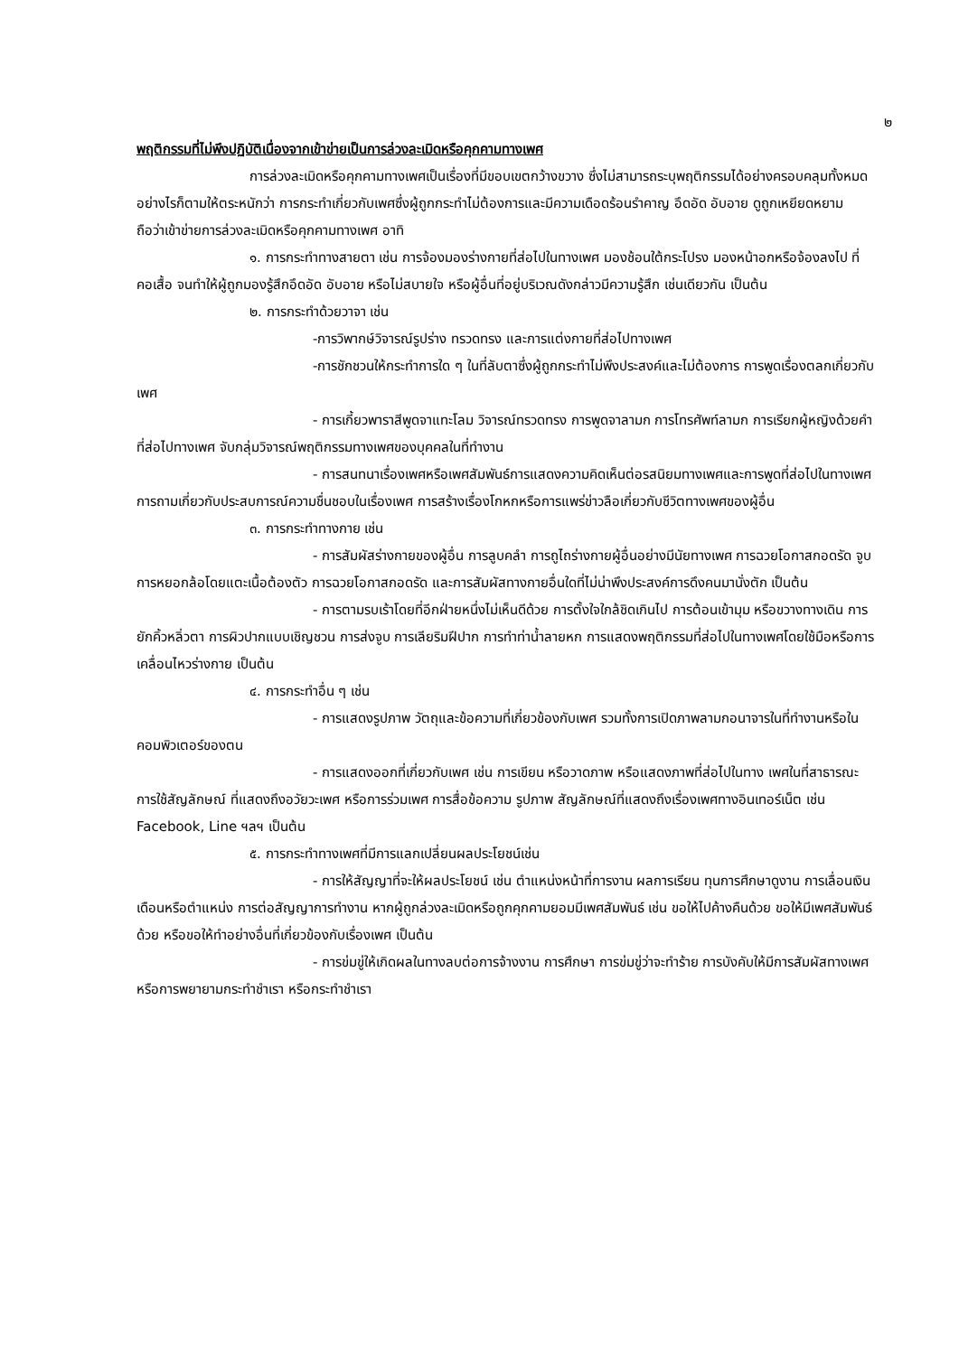๒
พฤติกรรมที่ไม่พึงปฏิบัติเนื่องจากเข้าข่ายเป็นการล่วงละเมิดหรือคุกคามทางเพศ
การล่วงละเมิดหรือคุกคามทางเพศเป็นเรื่องที่มีขอบเขตกว้างขวาง ซึ่งไม่สามารถระบุพฤติกรรมได้อย่างครอบคลุมทั้งหมด อย่างไรก็ตามให้ตระหนักว่า การกระทำเกี่ยวกับเพศซึ่งผู้ถูกกระทำไม่ต้องการและมีความเดือดร้อนรำคาญ อึดอัด อับอาย ดูถูกเหยียดหยาม ถือว่าเข้าข่ายการล่วงละเมิดหรือคุกคามทางเพศ อาทิ
๑. การกระทำทางสายตา เช่น การจ้องมองร่างกายที่ส่อไปในทางเพศ มองช้อนใต้กระโปรง มองหน้าอกหรือจ้องลงไป ที่คอเสื้อ จนทำให้ผู้ถูกมองรู้สึกอึดอัด อับอาย หรือไม่สบายใจ หรือผู้อื่นที่อยู่บริเวณดังกล่าวมีความรู้สึก เช่นเดียวกัน เป็นต้น
๒. การกระทำด้วยวาจา เช่น
-การวิพากษ์วิจารณ์รูปร่าง ทรวดทรง และการแต่งกายที่ส่อไปทางเพศ
-การชักชวนให้กระทำการใด ๆ ในที่ลับตาซึ่งผู้ถูกกระทำไม่พึงประสงค์และไม่ต้องการ การพูดเรื่องตลกเกี่ยวกับเพศ
- การเกี้ยวพาราสีพูดจาแทะโลม วิจารณ์ทรวดทรง การพูดจาลามก การโทรศัพท์ลามก การเรียกผู้หญิงด้วยคำที่ส่อไปทางเพศ จับกลุ่มวิจารณ์พฤติกรรมทางเพศของบุคคลในที่ทำงาน
- การสนทนาเรื่องเพศหรือเพศสัมพันธ์การแสดงความคิดเห็นต่อรสนิยมทางเพศและการพูดที่ส่อไปในทางเพศ การถามเกี่ยวกับประสบการณ์ความชื่นชอบในเรื่องเพศ การสร้างเรื่องโกหกหรือการแพร่ข่าวลือเกี่ยวกับชีวิตทางเพศของผู้อื่น
๓. การกระทำทางกาย เช่น
- การสัมผัสร่างกายของผู้อื่น การลูบคลำ การถูไถร่างกายผู้อื่นอย่างมีนัยทางเพศ การฉวยโอกาสกอดรัด จูบ การหยอกล้อโดยแตะเนื้อต้องตัว การฉวยโอกาสกอดรัด และการสัมผัสทางกายอื่นใดที่ไม่น่าพึงประสงค์การดึงคนมานั่งตัก เป็นต้น
- การตามรบเร้าโดยที่อีกฝ่ายหนึ่งไม่เห็นดีด้วย การตั้งใจใกล้ชิดเกินไป การต้อนเข้ามุม หรือขวางทางเดิน การยักคิ้วหลิ่วตา การผิวปากแบบเชิญชวน การส่งจูบ การเลียริมฝีปาก การทำท่าน้ำลายหก การแสดงพฤติกรรมที่ส่อไปในทางเพศโดยใช้มือหรือการเคลื่อนไหวร่างกาย เป็นต้น
๔. การกระทำอื่น ๆ เช่น
- การแสดงรูปภาพ วัตถุและข้อความที่เกี่ยวข้องกับเพศ รวมทั้งการเปิดภาพลามกอนาจารในที่ทำงานหรือในคอมพิวเตอร์ของตน
- การแสดงออกที่เกี่ยวกับเพศ เช่น การเขียน หรือวาดภาพ หรือแสดงภาพที่ส่อไปในทาง เพศในที่สาธารณะ การใช้สัญลักษณ์ ที่แสดงถึงอวัยวะเพศ หรือการร่วมเพศ การสื่อข้อความ รูปภาพ สัญลักษณ์ที่แสดงถึงเรื่องเพศทางอินเทอร์เน็ต เช่น Facebook, Line ฯลฯ เป็นต้น
๕. การกระทำทางเพศที่มีการแลกเปลี่ยนผลประโยชน์เช่น
- การให้สัญญาที่จะให้ผลประโยชน์ เช่น ตำแหน่งหน้าที่การงาน ผลการเรียน ทุนการศึกษาดูงาน การเลื่อนเงินเดือนหรือตำแหน่ง การต่อสัญญาการทำงาน หากผู้ถูกล่วงละเมิดหรือถูกคุกคามยอมมีเพศสัมพันธ์ เช่น ขอให้ไปค้างคืนด้วย ขอให้มีเพศสัมพันธ์ด้วย หรือขอให้ทำอย่างอื่นที่เกี่ยวข้องกับเรื่องเพศ เป็นต้น
- การข่มขู่ให้เกิดผลในทางลบต่อการจ้างงาน การศึกษา การข่มขู่ว่าจะทำร้าย การบังคับให้มีการสัมผัสทางเพศ หรือการพยายามกระทำชำเรา หรือกระทำชำเรา